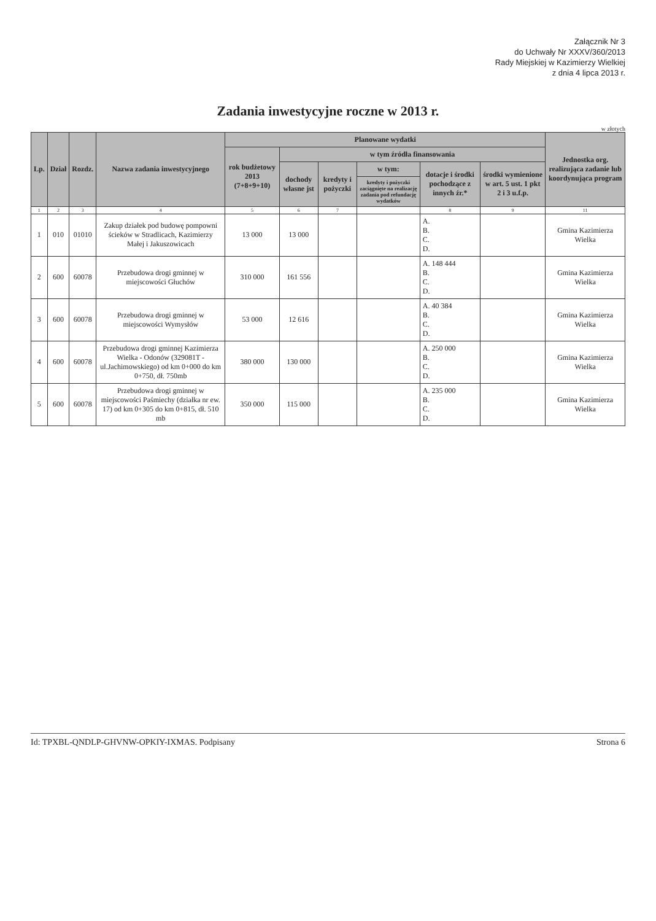Załącznik Nr 3
do Uchwały Nr XXXV/360/2013
Rady Miejskiej w Kazimierzy Wielkiej
z dnia 4 lipca 2013 r.
Zadania inwestycyjne roczne w 2013 r.
w złotych
| Lp. | Dział | Rozdz. | Nazwa zadania inwestycyjnego | Planowane wydatki | | | | | | Jednostka org. realizująca zadanie lub koordynująca program |
| --- | --- | --- | --- | --- | --- | --- | --- | --- | --- | --- |
| | | | | rok budżetowy 2013 (7+8+9+10) | w tym źródła finansowania | | | | | |
| | | | | | dochody własne jst | kredyty i pożyczki | w tym: | dotacje i środki pochodzące z innych źr.* | środki wymienione w art. 5 ust. 1 pkt 2 i 3 u.f.p. | |
| | | | | | | | kredyty i pożyczki zaciągnięte na realizację zadania pod refundację wydatków | | | |
| 1 | 2 | 3 | 4 | 5 | 6 | 7 | | 8 | 9 | 11 |
| 1 | 010 | 01010 | Zakup działek pod budowę pompowni ścieków w Stradlicach, Kazimierzy Małej i Jakuszowicach | 13 000 | 13 000 | | | A. B. C. D. | | Gmina Kazimierza Wielka |
| 2 | 600 | 60078 | Przebudowa drogi gminnej w miejscowości Głuchów | 310 000 | 161 556 | | | A. 148 444 B. C. D. | | Gmina Kazimierza Wielka |
| 3 | 600 | 60078 | Przebudowa drogi gminnej w miejscowości Wymysłów | 53 000 | 12 616 | | | A. 40 384 B. C. D. | | Gmina Kazimierza Wielka |
| 4 | 600 | 60078 | Przebudowa drogi gminnej Kazimierza Wielka - Odonów (329081T - ul.Jachimowskiego) od km 0+000 do km 0+750, dł. 750mb | 380 000 | 130 000 | | | A. 250 000 B. C. D. | | Gmina Kazimierza Wielka |
| 5 | 600 | 60078 | Przebudowa drogi gminnej w miejscowości Paśmiechy (działka nr ew. 17) od km 0+305 do km 0+815, dł. 510 mb | 350 000 | 115 000 | | | A. 235 000 B. C. D. | | Gmina Kazimierza Wielka |
Id: TPXBL-QNDLP-GHVNW-OPKIY-IXMAS. Podpisany Strona 6